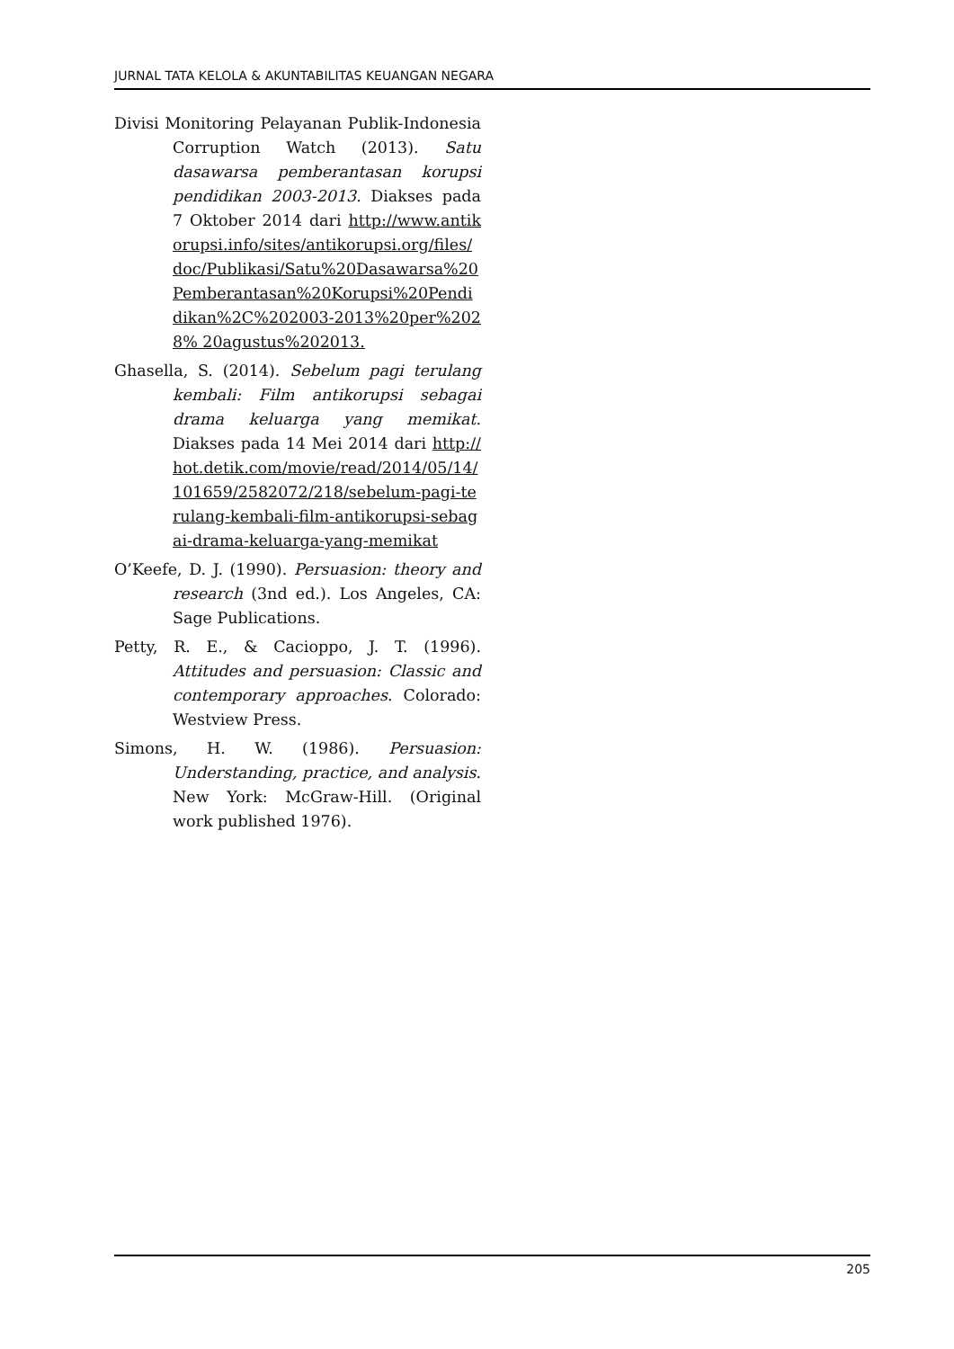JURNAL TATA KELOLA & AKUNTABILITAS KEUANGAN NEGARA
Divisi Monitoring Pelayanan Publik-Indonesia Corruption Watch (2013). Satu dasawarsa pemberantasan korupsi pendidikan 2003-2013. Diakses pada 7 Oktober 2014 dari http://www.antikorupsi.info/sites/antikorupsi.org/files/doc/Publikasi/Satu%20Dasawarsa%20Pemberantasan%20Korupsi%20Pendidikan%2C%202003-2013%20per%2028% 20agustus%202013.
Ghasella, S. (2014). Sebelum pagi terulang kembali: Film antikorupsi sebagai drama keluarga yang memikat. Diakses pada 14 Mei 2014 dari http://hot.detik.com/movie/read/2014/05/14/101659/2582072/218/sebelum-pagi-terulang-kembali-film-antikorupsi-sebagai-drama-keluarga-yang-memikat
O’Keefe, D. J. (1990). Persuasion: theory and research (3nd ed.). Los Angeles, CA: Sage Publications.
Petty, R. E., & Cacioppo, J. T. (1996). Attitudes and persuasion: Classic and contemporary approaches. Colorado: Westview Press.
Simons, H. W. (1986). Persuasion: Understanding, practice, and analysis. New York: McGraw-Hill. (Original work published 1976).
205